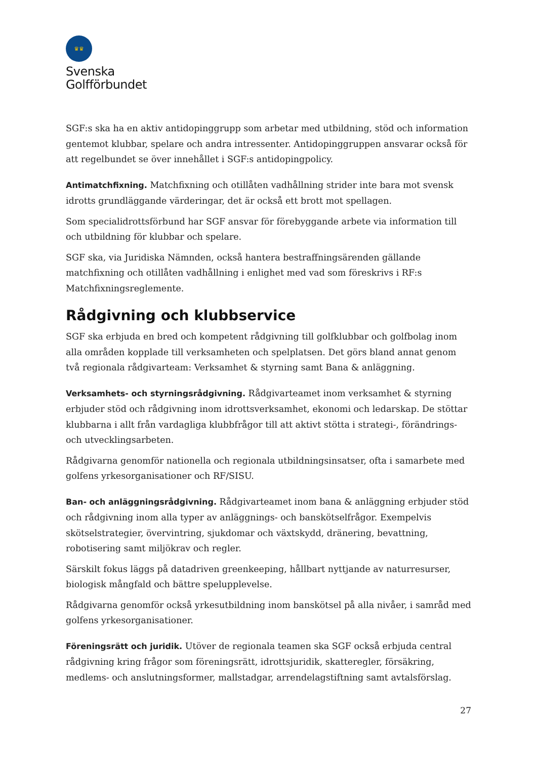♛♛
Svenska
Golfförbundet
SGF:s ska ha en aktiv antidopinggrupp som arbetar med utbildning, stöd och information gentemot klubbar, spelare och andra intressenter. Antidopinggruppen ansvarar också för att regelbundet se över innehållet i SGF:s antidopingpolicy.
Antimatchfixning. Matchfixning och otillåten vadhållning strider inte bara mot svensk idrotts grundläggande värderingar, det är också ett brott mot spellagen.
Som specialidrottsförbund har SGF ansvar för förebyggande arbete via information till och utbildning för klubbar och spelare.
SGF ska, via Juridiska Nämnden, också hantera bestraffningsärenden gällande matchfixning och otillåten vadhållning i enlighet med vad som föreskrivs i RF:s Matchfixningsreglemente.
Rådgivning och klubbservice
SGF ska erbjuda en bred och kompetent rådgivning till golfklubbar och golfbolag inom alla områden kopplade till verksamheten och spelplatsen. Det görs bland annat genom två regionala rådgivarteam: Verksamhet & styrning samt Bana & anläggning.
Verksamhets- och styrningsrådgivning. Rådgivarteamet inom verksamhet & styrning erbjuder stöd och rådgivning inom idrottsverksamhet, ekonomi och ledarskap. De stöttar klubbarna i allt från vardagliga klubbfrågor till att aktivt stötta i strategi-, förändrings- och utvecklingsarbeten.
Rådgivarna genomför nationella och regionala utbildningsinsatser, ofta i samarbete med golfens yrkesorganisationer och RF/SISU.
Ban- och anläggningsrådgivning. Rådgivarteamet inom bana & anläggning erbjuder stöd och rådgivning inom alla typer av anläggnings- och banskötselfrågor. Exempelvis skötselstrategier, övervintring, sjukdomar och växtskydd, dränering, bevattning, robotisering samt miljökrav och regler.
Särskilt fokus läggs på datadriven greenkeeping, hållbart nyttjande av naturresurser, biologisk mångfald och bättre spelupplevelse.
Rådgivarna genomför också yrkesutbildning inom banskötsel på alla nivåer, i samråd med golfens yrkesorganisationer.
Föreningsrätt och juridik. Utöver de regionala teamen ska SGF också erbjuda central rådgivning kring frågor som föreningsrätt, idrottsjuridik, skatteregler, försäkring, medlems- och anslutningsformer, mallstadgar, arrendelagstiftning samt avtalsförslag.
27